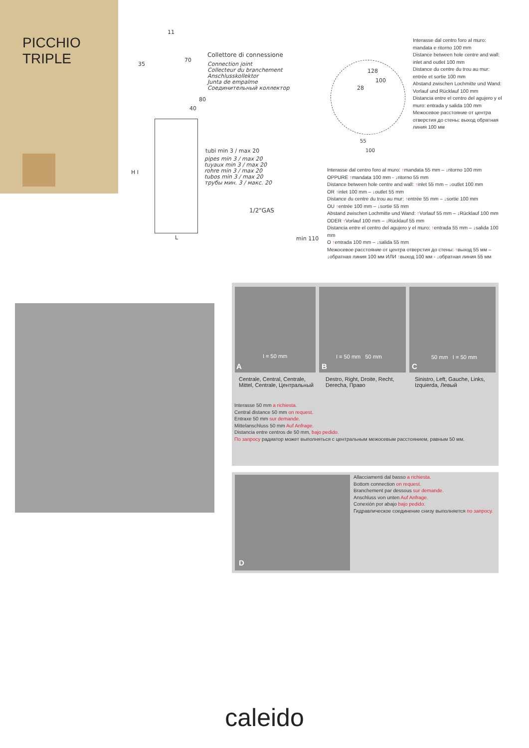PICCHIO
TRIPLE
Collettore di connessione
Connection joint
Collecteur du branchement
Anschlusskollektor
Junta de empalme
Соединительный коллектор
tubi min 3 / max 20
pipes min 3 / max 20
tuyaux min 3 / max 20
rohre min 3 / max 20
tubos min 3 / max 20
трубы мин. 3 / макс. 20
1/2"GAS
min 110
11
70
35
80
40
H I
L
128
100
28
55
100
Interasse dal centro foro al muro: mandata e ritorno 100 mm
Distance between hole centre and wall: inlet and outlet 100 mm
Distance du centre du trou au mur: entrée et sortie 100 mm
Abstand zwischen Lochmitte und Wand: Vorlauf und Rücklauf 100 mm
Distancia entre el centro del agujero y el muro: entrada y salida 100 mm
Межосевое расстояние от центра отверстия до стены: выход обратная линия 100 мм
Interasse dal centro foro al muro: ↑mandata 55 mm – ↓ritorno 100 mm
OPPURE ↑mandata 100 mm - ↓ritorno 55 mm
Distance between hole centre and wall: ↑inlet 55 mm – ↓outlet 100 mm
OR ↑inlet 100 mm – ↓outlet 55 mm
Distance du centre du trou au mur: ↑entrée 55 mm – ↓sortie 100 mm
OU ↑entrée 100 mm – ↓sortie 55 mm
Abstand zwischen Lochmitte und Wand: ↑Vorlauf 55 mm – ↓Rücklauf 100 mm
ODER ↑Vorlauf 100 mm – ↓Rücklauf 55 mm
Distancia entre el centro del agujero y el muro: ↑entrada 55 mm – ↓salida 100 mm
O ↑entrada 100 mm – ↓salida 55 mm
Межосевое расстояние от центра отверстия до стены: ↑выход 55 мм – ↓обратная линия 100 мм ИЛИ ↑выход 100 мм - ↓обратная линия 55 мм
I = 50 mm
A
I = 50 mm 50 mm
B
50 mm I = 50 mm
C
Centrale, Central, Centrale,
Mittel, Centrale, Центральный
Destro, Right, Droite, Recht,
Derecha, Право
Sinistro, Left, Gauche, Links,
Izquierda, Левый
Interasse 50 mm a richiesta.
Central distance 50 mm on request.
Entraxe 50 mm sur demande.
Mittelanschluss 50 mm Auf Anfrage.
Distancia entre centros de 50 mm, bajo pedido.
По запросу радиатор может выполняться с центральным межосевым расстоянием, равным 50 мм.
D
Allacciamenti dal basso a richiesta.
Bottom connection on request.
Branchement par dessous sur demande.
Anschluss von unten Auf Anfrage.
Conexión por abajo bajo pedido.
Гидравлическое соединение снизу выполняется по запросу.
caleido